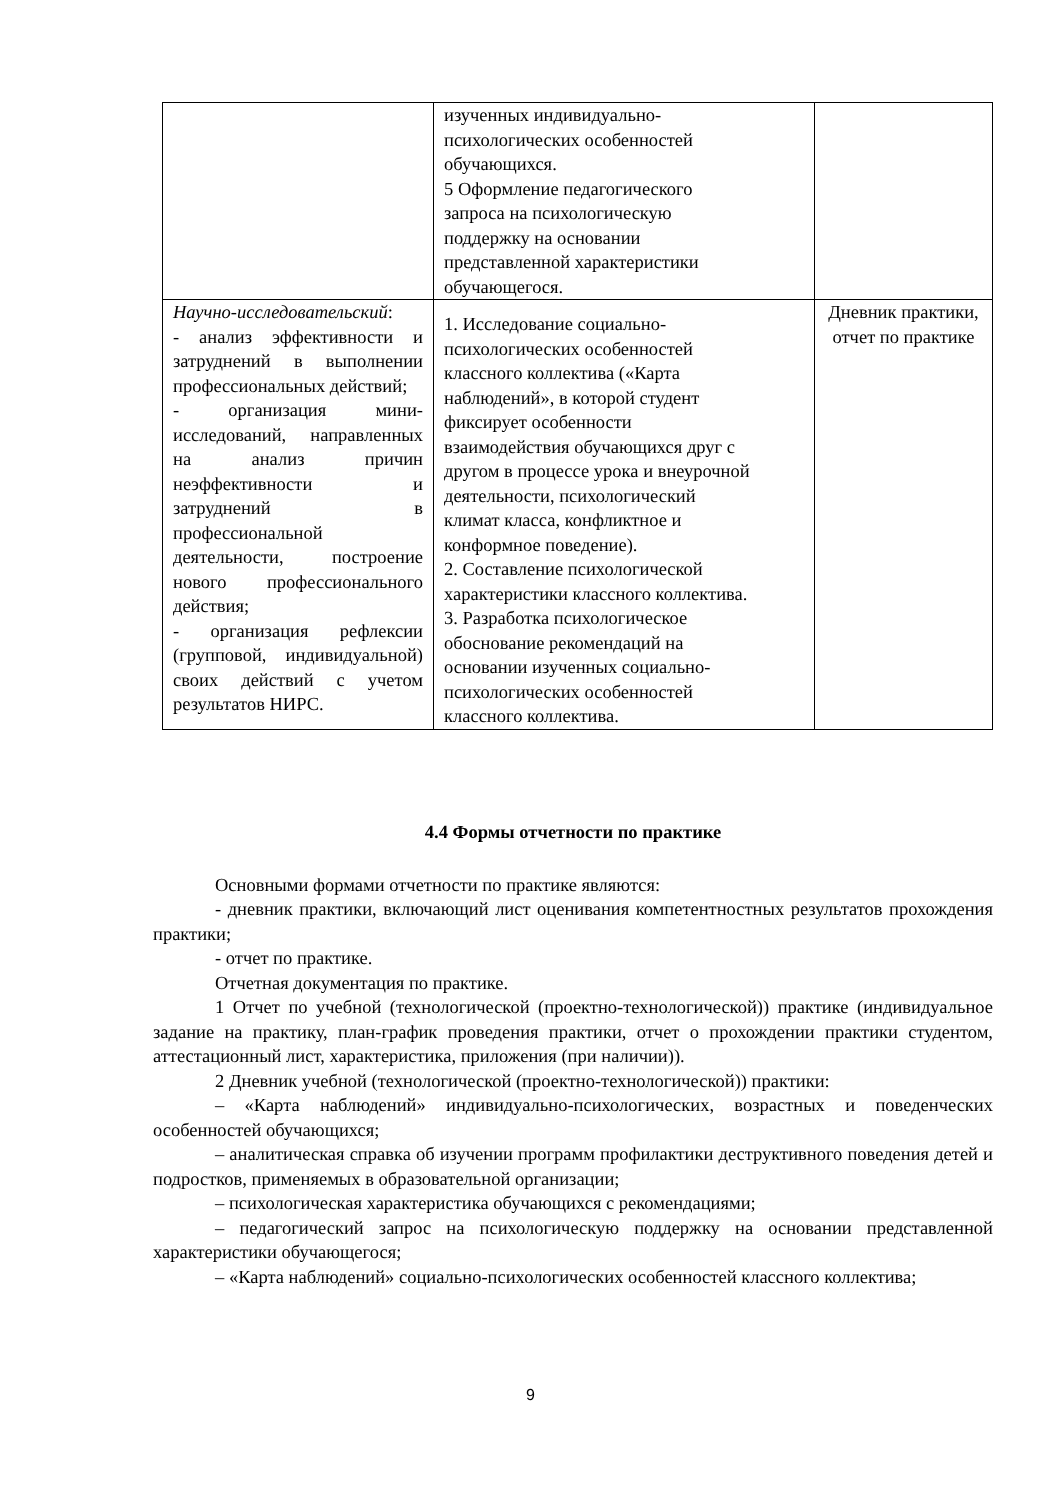| | изученных индивидуально- психологических особенностей обучающихся. 5 Оформление педагогического запроса на психологическую поддержку на основании представленной характеристики обучающегося. | |
| Научно-исследовательский : - анализ эффективности и затруднений в выполнении профессиональных действий; - организация мини-исследований, направленных на анализ причин неэффективности и затруднений в профессиональной деятельности, построение нового профессионального действия; - организация рефлексии (групповой, индивидуальной) своих действий с учетом результатов НИРС. | 1. Исследование социально- психологических особенностей классного коллектива («Карта наблюдений», в которой студент фиксирует особенности взаимодействия обучающихся друг с другом в процессе урока и внеурочной деятельности, психологический климат класса, конфликтное и конформное поведение). 2. Составление психологической характеристики классного коллектива. 3. Разработка психологическое обоснование рекомендаций на основании изученных социально- психологических особенностей классного коллектива. | Дневник практики, отчет по практике |
4.4 Формы отчетности по практике
Основными формами отчетности по практике являются:
- дневник практики, включающий лист оценивания компетентностных результатов прохождения практики;
- отчет по практике.
Отчетная документация по практике.
1 Отчет по учебной (технологической (проектно-технологической)) практике (индивидуальное задание на практику, план-график проведения практики, отчет о прохождении практики студентом, аттестационный лист, характеристика, приложения (при наличии)).
2 Дневник учебной (технологической (проектно-технологической)) практики:
– «Карта наблюдений» индивидуально-психологических, возрастных и поведенческих особенностей обучающихся;
– аналитическая справка об изучении программ профилактики деструктивного поведения детей и подростков, применяемых в образовательной организации;
– психологическая характеристика обучающихся с рекомендациями;
– педагогический запрос на психологическую поддержку на основании представленной характеристики обучающегося;
– «Карта наблюдений» социально-психологических особенностей классного коллектива;
9